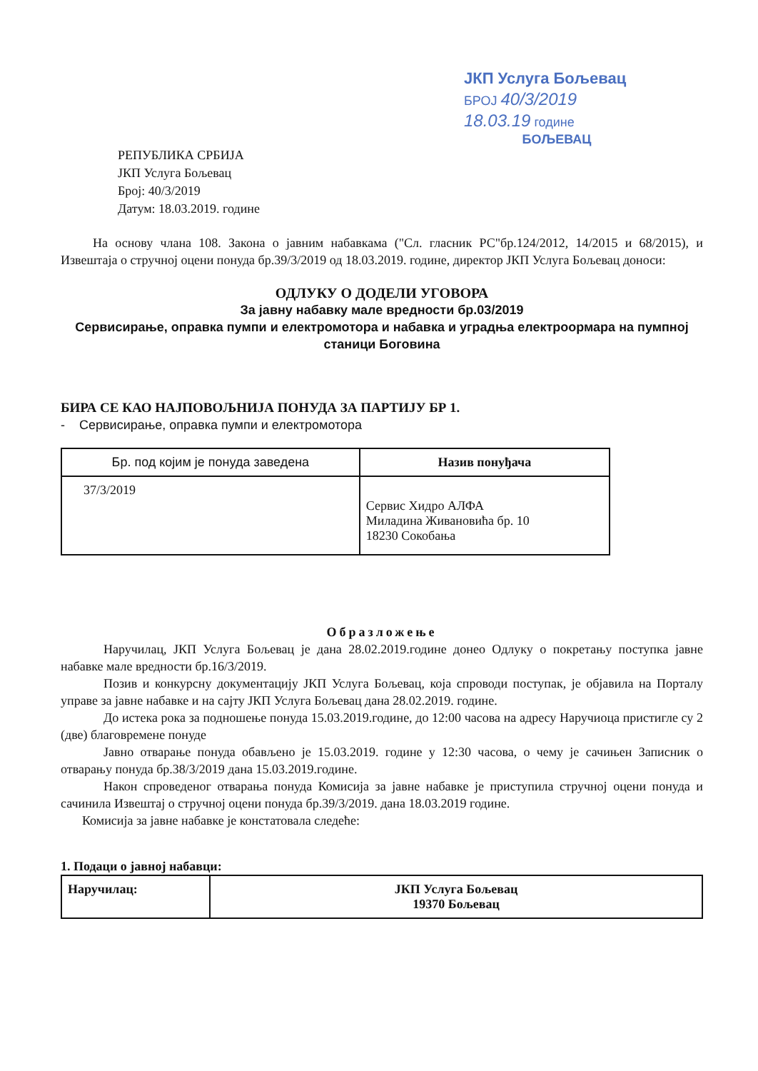ЈКП Услуга Бољевац
БРОЈ 40/3/2019
18.03.19 године
БОЉЕВАЦ
РЕПУБЛИКА СРБИЈА
ЈКП Услуга Бољевац
Број: 40/3/2019
Датум: 18.03.2019. године
На основу члана 108. Закона о јавним набавкама ("Сл. гласник РС"бр.124/2012, 14/2015 и 68/2015), и Извештаја о стручној оцени понуда бр.39/3/2019 од 18.03.2019. године, директор ЈКП Услуга Бољевац доноси:
ОДЛУКУ О ДОДЕЛИ УГОВОРА
За јавну набавку мале вредности бр.03/2019
Сервисирање, оправка пумпи и електромотора и набавка и уградња електроормара на пумпној станици Боговина
БИРА СЕ КАО НАЈПОВОЉНИЈА ПОНУДА ЗА ПАРТИЈУ БР 1.
- Сервисирање, оправка пумпи и електромотора
| Бр. под којим је понуда заведена | Назив понуђача |
| --- | --- |
| 37/3/2019 | Сервис Хидро АЛФА Миладина Живановића бр. 10 18230 Сокобања |
Образложење
Наручилац, ЈКП Услуга Бољевац је дана 28.02.2019.године донео Одлуку о покретању поступка јавне набавке мале вредности бр.16/3/2019.
Позив и конкурсну документацију ЈКП Услуга Бољевац, која спроводи поступак, је објавила на Порталу управе за јавне набавке и на сајту ЈКП Услуга Бољевац дана 28.02.2019. године.
До истека рока за подношење понуда 15.03.2019.године, до 12:00 часова на адресу Наручиоца пристигле су 2 (две) благовремене понуде
Јавно отварање понуда обављено је 15.03.2019. године у 12:30 часова, о чему је сачињен Записник о отварању понуда бр.38/3/2019 дана 15.03.2019.године.
Након спроведеног отварања понуда Комисија за јавне набавке је приступила стручној оцени понуда и сачинила Извештај о стручној оцени понуда бр.39/3/2019. дана 18.03.2019 године.
Комисија за јавне набавке је констатовала следеће:
1. Подаци о јавној набавци:
| Наручилац: | ЈКП Услуга Бољевац 19370 Бољевац |